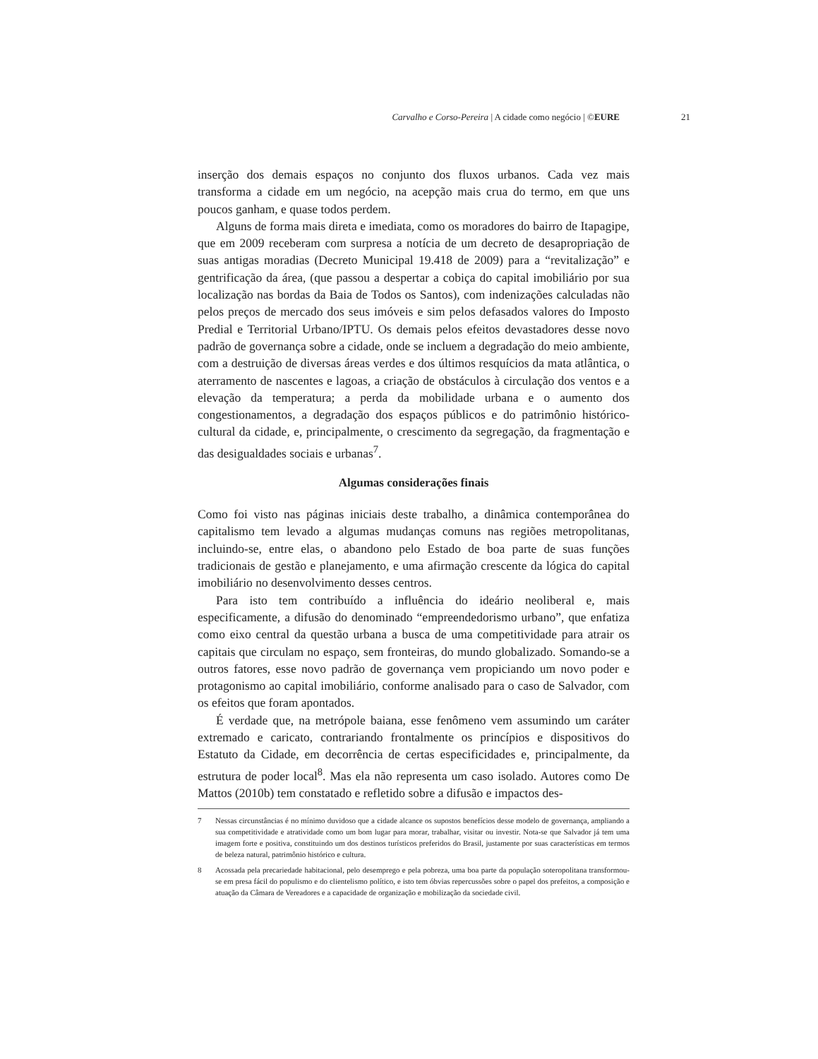Carvalho e Corso-Pereira | A cidade como negócio | ©EURE 21
inserção dos demais espaços no conjunto dos fluxos urbanos. Cada vez mais transforma a cidade em um negócio, na acepção mais crua do termo, em que uns poucos ganham, e quase todos perdem.
Alguns de forma mais direta e imediata, como os moradores do bairro de Itapagipe, que em 2009 receberam com surpresa a notícia de um decreto de desapropriação de suas antigas moradias (Decreto Municipal 19.418 de 2009) para a “revitalização” e gentrificação da área, (que passou a despertar a cobiça do capital imobiliário por sua localização nas bordas da Baia de Todos os Santos), com indenizações calculadas não pelos preços de mercado dos seus imóveis e sim pelos defasados valores do Imposto Predial e Territorial Urbano/IPTU. Os demais pelos efeitos devastadores desse novo padrão de governança sobre a cidade, onde se incluem a degradação do meio ambiente, com a destruição de diversas áreas verdes e dos últimos resquícios da mata atlântica, o aterramento de nascentes e lagoas, a criação de obstáculos à circulação dos ventos e a elevação da temperatura; a perda da mobilidade urbana e o aumento dos congestionamentos, a degradação dos espaços públicos e do patrimônio histórico-cultural da cidade, e, principalmente, o crescimento da segregação, da fragmentação e das desigualdades sociais e urbanas<sup>7</sup>.
Algumas considerações finais
Como foi visto nas páginas iniciais deste trabalho, a dinâmica contemporânea do capitalismo tem levado a algumas mudanças comuns nas regiões metropolitanas, incluindo-se, entre elas, o abandono pelo Estado de boa parte de suas funções tradicionais de gestão e planejamento, e uma afirmação crescente da lógica do capital imobiliário no desenvolvimento desses centros.
Para isto tem contribuído a influência do ideário neoliberal e, mais especificamente, a difusão do denominado “empreendedorismo urbano”, que enfatiza como eixo central da questão urbana a busca de uma competitividade para atrair os capitais que circulam no espaço, sem fronteiras, do mundo globalizado. Somando-se a outros fatores, esse novo padrão de governança vem propiciando um novo poder e protagonismo ao capital imobiliário, conforme analisado para o caso de Salvador, com os efeitos que foram apontados.
É verdade que, na metrópole baiana, esse fenômeno vem assumindo um caráter extremado e caricato, contrariando frontalmente os princípios e dispositivos do Estatuto da Cidade, em decorrência de certas especificidades e, principalmente, da estrutura de poder local<sup>8</sup>. Mas ela não representa um caso isolado. Autores como De Mattos (2010b) tem constatado e refletido sobre a difusão e impactos des-
7 Nessas circunstâncias é no mínimo duvidoso que a cidade alcance os supostos benefícios desse modelo de governança, ampliando a sua competitividade e atratividade como um bom lugar para morar, trabalhar, visitar ou investir. Nota-se que Salvador já tem uma imagem forte e positiva, constituindo um dos destinos turísticos preferidos do Brasil, justamente por suas características em termos de beleza natural, patrimônio histórico e cultura.
8 Acossada pela precariedade habitacional, pelo desemprego e pela pobreza, uma boa parte da população soteropolitana transformou-se em presa fácil do populismo e do clientelismo político, e isto tem óbvias repercussões sobre o papel dos prefeitos, a composição e atuação da Câmara de Vereadores e a capacidade de organização e mobilização da sociedade civil.